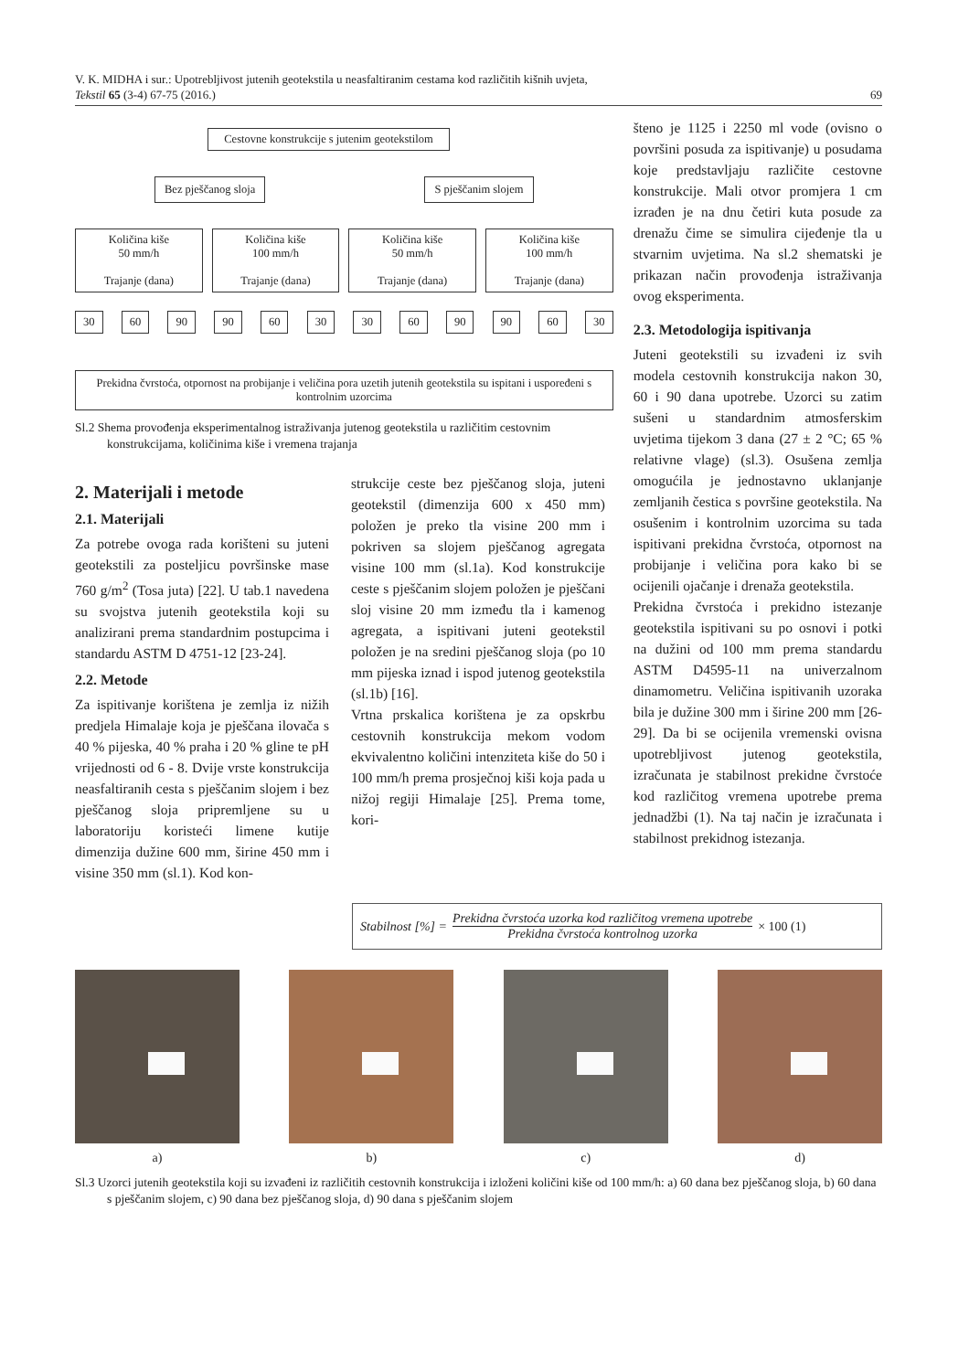V. K. MIDHA i sur.: Upotrebljivost jutenih geotekstila u neasfaltiranim cestama kod različitih kišnih uvjeta,
Tekstil 65 (3-4) 67-75 (2016.)
69
Cestovne konstrukcije s jutenim geotekstilom
Bez pješčanog sloja S pješčanim slojem
Količina kiše
50 mm/h
Trajanje (dana)
Količina kiše
100 mm/h
Trajanje (dana)
Količina kiše
50 mm/h
Trajanje (dana)
Količina kiše
100 mm/h
Trajanje (dana)
30 60 90 90 60 30 30 60 90 90 60 30
Prekidna čvrstoća, otpornost na probijanje i veličina pora uzetih jutenih geotekstila su ispitani i uspoređeni s kontrolnim uzorcima
Sl.2 Shema provođenja eksperimentalnog istraživanja jutenog geotekstila u različitim cestovnim konstrukcijama, količinima kiše i vremena trajanja
2. Materijali i metode
2.1. Materijali
Za potrebe ovoga rada korišteni su juteni geotekstili za posteljicu površinske mase 760 g/m<sup>2</sup> (Tosa juta) [22]. U tab.1 navedena su svojstva jutenih geotekstila koji su analizirani prema standardnim postupcima i standardu ASTM D 4751-12 [23-24].
2.2. Metode
Za ispitivanje korištena je zemlja iz nižih predjela Himalaje koja je pješčana ilovača s 40 % pijeska, 40 % praha i 20 % gline te pH vrijednosti od 6 - 8. Dvije vrste konstrukcija neasfaltiranih cesta s pješčanim slojem i bez pješčanog sloja pripremljene su u laboratoriju koristeći limene kutije dimenzija dužine 600 mm, širine 450 mm i visine 350 mm (sl.1). Kod kon-
strukcije ceste bez pješčanog sloja, juteni geotekstil (dimenzija 600 x 450 mm) položen je preko tla visine 200 mm i pokriven sa slojem pješčanog agregata visine 100 mm (sl.1a). Kod konstrukcije ceste s pješčanim slojem položen je pješčani sloj visine 20 mm između tla i kamenog agregata, a ispitivani juteni geotekstil položen je na sredini pješčanog sloja (po 10 mm pijeska iznad i ispod jutenog geotekstila (sl.1b) [16].
Vrtna prskalica korištena je za opskrbu cestovnih konstrukcija mekom vodom ekvivalentno količini intenziteta kiše do 50 i 100 mm/h prema prosječnoj kiši koja pada u nižoj regiji Himalaje [25]. Prema tome, kori-
šteno je 1125 i 2250 ml vode (ovisno o površini posuda za ispitivanje) u posudama koje predstavljaju različite cestovne konstrukcije. Mali otvor promjera 1 cm izrađen je na dnu četiri kuta posude za drenažu čime se simulira cijeđenje tla u stvarnim uvjetima. Na sl.2 shematski je prikazan način provođenja istraživanja ovog eksperimenta.
2.3. Metodologija ispitivanja
Juteni geotekstili su izvađeni iz svih modela cestovnih konstrukcija nakon 30, 60 i 90 dana upotrebe. Uzorci su zatim sušeni u standardnim atmosferskim uvjetima tijekom 3 dana (27 ± 2 °C; 65 % relativne vlage) (sl.3). Osušena zemlja omogućila je jednostavno uklanjanje zemljanih čestica s površine geotekstila. Na osušenim i kontrolnim uzorcima su tada ispitivani prekidna čvrstoća, otpornost na probijanje i veličina pora kako bi se ocijenili ojačanje i drenaža geotekstila.
Prekidna čvrstoća i prekidno istezanje geotekstila ispitivani su po osnovi i potki na dužini od 100 mm prema standardu ASTM D4595-11 na univerzalnom dinamometru. Veličina ispitivanih uzoraka bila je dužine 300 mm i širine 200 mm [26-29]. Da bi se ocijenila vremenski ovisna upotrebljivost jutenog geotekstila, izračunata je stabilnost prekidne čvrstoće kod različitog vremena upotrebe prema jednadžbi (1). Na taj način je izračunata i stabilnost prekidnog istezanja.
Stabilnost [%] = Prekidna čvrstoća uzorka kod različitog vremena upotrebe
Prekidna čvrstoća kontrolnog uzorka × 100 (1)
a) b) c) d)
Sl.3 Uzorci jutenih geotekstila koji su izvađeni iz različitih cestovnih konstrukcija i izloženi količini kiše od 100 mm/h: a) 60 dana bez pješčanog sloja, b) 60 dana s pješčanim slojem, c) 90 dana bez pješčanog sloja, d) 90 dana s pješčanim slojem